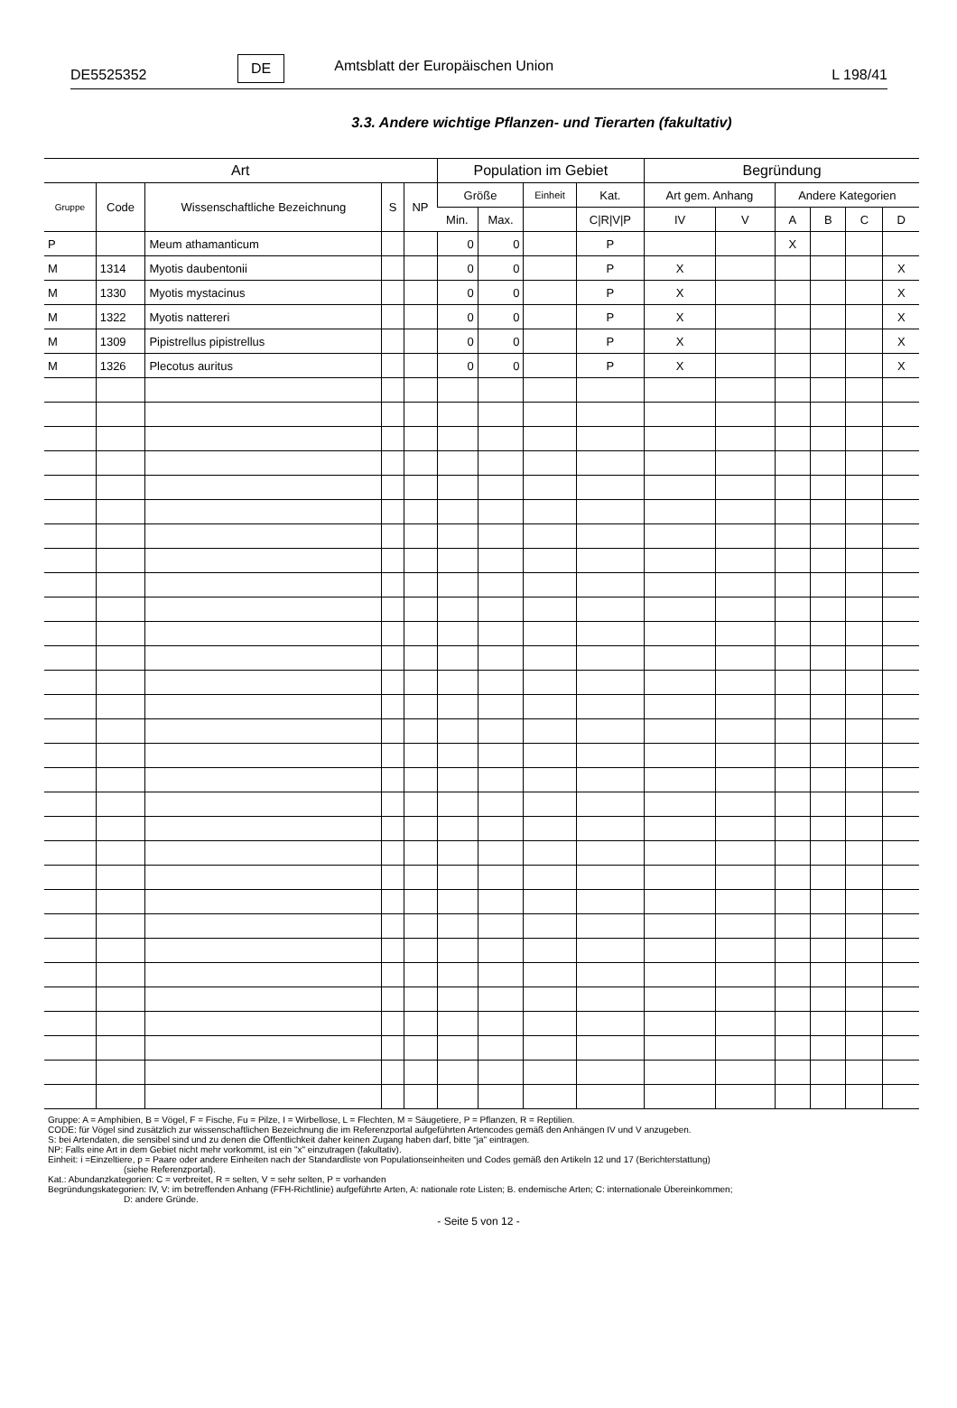DE5525352 DE Amtsblatt der Europäischen Union L 198/41
3.3. Andere wichtige Pflanzen- und Tierarten (fakultativ)
| Art | | | | | Population im Gebiet | | | | Begründung | | | | | |
| --- | --- | --- | --- | --- | --- | --- | --- | --- | --- | --- | --- | --- | --- | --- |
| Gruppe | Code | Wissenschaftliche Bezeichnung | S | NP | Größe | | Einheit | Kat. | Art gem. Anhang | | Andere Kategorien | | | |
| | | | | | Min. | Max. | | C/R/V/P | IV | V | A | B | C | D |
| P | | Meum athamanticum | | | 0 | 0 | | P | | | X | | | |
| M | 1314 | Myotis daubentonii | | | 0 | 0 | | P | X | | | | | X |
| M | 1330 | Myotis mystacinus | | | 0 | 0 | | P | X | | | | | X |
| M | 1322 | Myotis nattereri | | | 0 | 0 | | P | X | | | | | X |
| M | 1309 | Pipistrellus pipistrellus | | | 0 | 0 | | P | X | | | | | X |
| M | 1326 | Plecotus auritus | | | 0 | 0 | | P | X | | | | | X |
Gruppe: A = Amphibien, B = Vögel, F = Fische, Fu = Pilze, I = Wirbellose, L = Flechten, M = Säugetiere, P = Pflanzen, R = Reptilien.
CODE: für Vögel sind zusätzlich zur wissenschaftlichen Bezeichnung die im Referenzportal aufgeführten Artencodes gemäß den Anhängen IV und V anzugeben.
S: bei Artendaten, die sensibel sind und zu denen die Öffentlichkeit daher keinen Zugang haben darf, bitte "ja" eintragen.
NP: Falls eine Art in dem Gebiet nicht mehr vorkommt, ist ein "x" einzutragen (fakultativ).
Einheit: i =Einzeltiere, p = Paare oder andere Einheiten nach der Standardliste von Populationseinheiten und Codes gemäß den Artikeln 12 und 17 (Berichterstattung)
(siehe Referenzportal).
Kat.: Abundanzkategorien: C = verbreitet, R = selten, V = sehr selten, P = vorhanden
Begründungskategorien: IV, V: im betreffenden Anhang (FFH-Richtlinie) aufgeführte Arten, A: nationale rote Listen; B. endemische Arten; C: internationale Übereinkommen;
D: andere Gründe.
- Seite 5 von 12 -